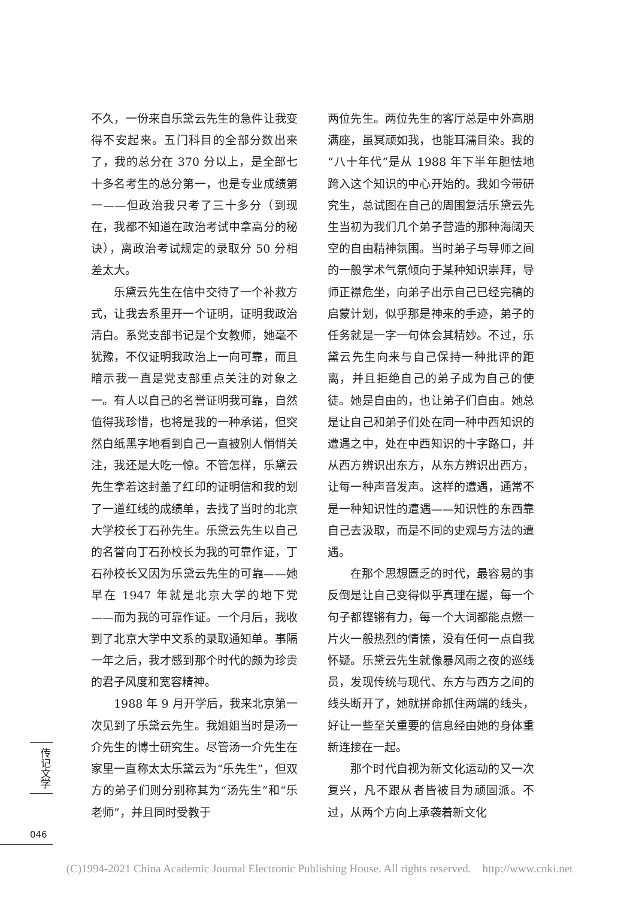不久，一份来自乐黛云先生的急件让我变得不安起来。五门科目的全部分数出来了，我的总分在 370 分以上，是全部七十多名考生的总分第一，也是专业成绩第一——但政治我只考了三十多分（到现在，我都不知道在政治考试中拿高分的秘诀），离政治考试规定的录取分 50 分相差太大。
乐黛云先生在信中交待了一个补救方式，让我去系里开一个证明，证明我政治清白。系党支部书记是个女教师，她毫不犹豫，不仅证明我政治上一向可靠，而且暗示我一直是党支部重点关注的对象之一。有人以自己的名誉证明我可靠，自然值得我珍惜，也将是我的一种承诺，但突然白纸黑字地看到自己一直被别人悄悄关注，我还是大吃一惊。不管怎样，乐黛云先生拿着这封盖了红印的证明信和我的划了一道红线的成绩单，去找了当时的北京大学校长丁石孙先生。乐黛云先生以自己的名誉向丁石孙校长为我的可靠作证，丁石孙校长又因为乐黛云先生的可靠——她早在 1947 年就是北京大学的地下党——而为我的可靠作证。一个月后，我收到了北京大学中文系的录取通知单。事隔一年之后，我才感到那个时代的颇为珍贵的君子风度和宽容精神。
1988 年 9 月开学后，我来北京第一次见到了乐黛云先生。我姐姐当时是汤一介先生的博士研究生。尽管汤一介先生在家里一直称太太乐黛云为“乐先生”，但双方的弟子们则分别称其为“汤先生”和“乐老师”，并且同时受教于
两位先生。两位先生的客厅总是中外高朋满座，虽冥顽如我，也能耳濡目染。我的“八十年代”是从 1988 年下半年胆怯地跨入这个知识的中心开始的。我如今带研究生，总试图在自己的周围复活乐黛云先生当初为我们几个弟子营造的那种海阔天空的自由精神氛围。当时弟子与导师之间的一般学术气氛倾向于某种知识崇拜，导师正襟危坐，向弟子出示自己已经完稿的启蒙计划，似乎那是神来的手迹，弟子的任务就是一字一句体会其精妙。不过，乐黛云先生向来与自己保持一种批评的距离，并且拒绝自己的弟子成为自己的使徒。她是自由的，也让弟子们自由。她总是让自己和弟子们处在同一种中西知识的遭遇之中，处在中西知识的十字路口，并从西方辨识出东方，从东方辨识出西方，让每一种声音发声。这样的遭遇，通常不是一种知识性的遭遇——知识性的东西靠自己去汲取，而是不同的史观与方法的遭遇。
在那个思想匮乏的时代，最容易的事反倒是让自己变得似乎真理在握，每一个句子都铿锵有力，每一个大词都能点燃一片火一般热烈的情愫，没有任何一点自我怀疑。乐黛云先生就像暴风雨之夜的巡线员，发现传统与现代、东方与西方之间的线头断开了，她就拼命抓住两端的线头，好让一些至关重要的信息经由她的身体重新连接在一起。
那个时代自视为新文化运动的又一次复兴，凡不跟从者皆被目为顽固派。不过，从两个方向上承袭着新文化
传记文学
046
(C)1994-2021 China Academic Journal Electronic Publishing House. All rights reserved. http://www.cnki.net